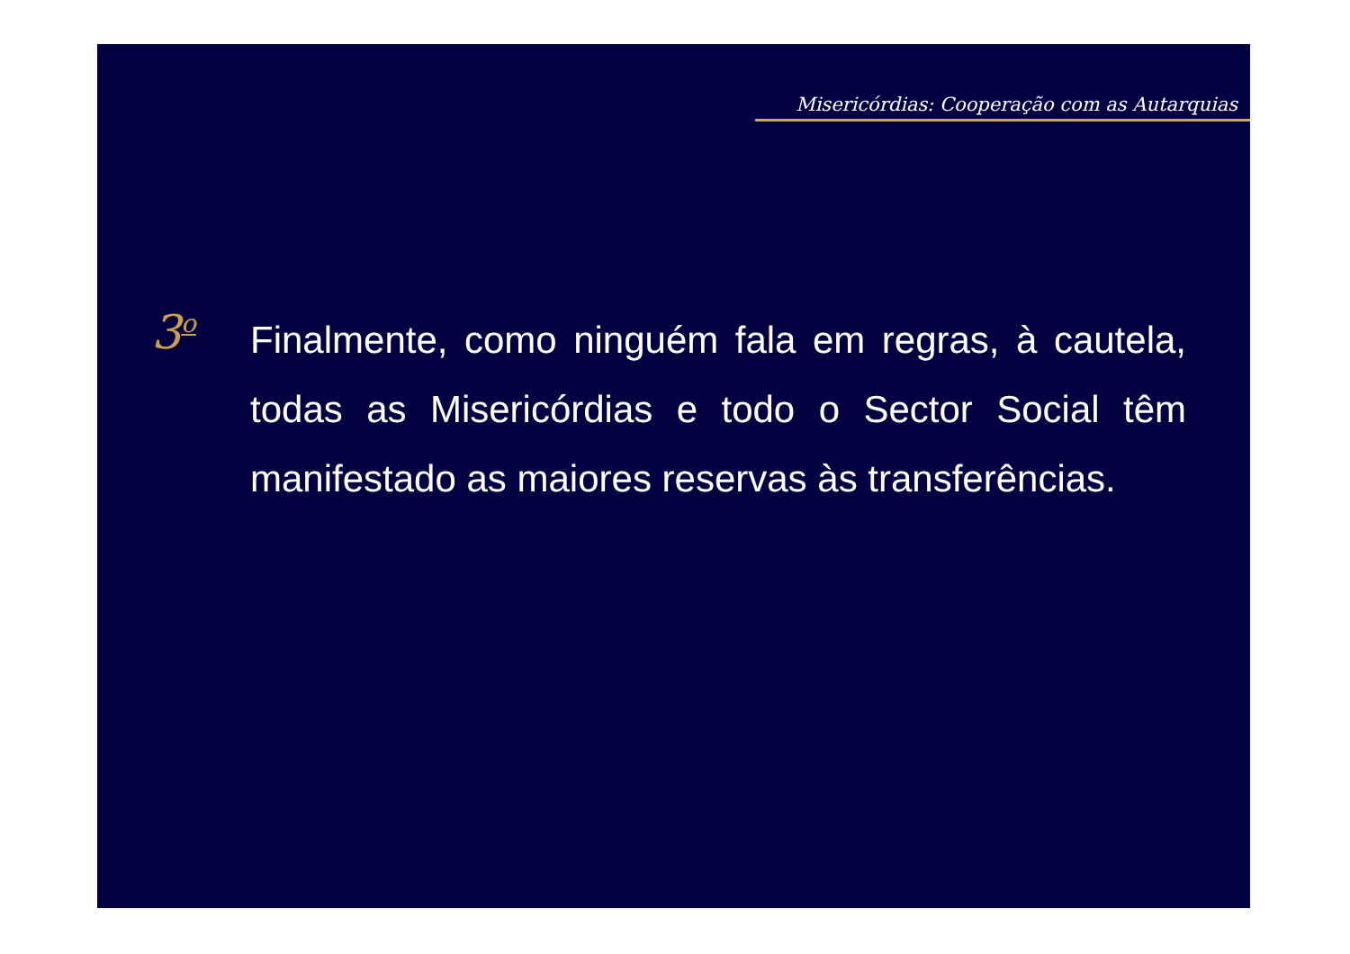Misericórdias: Cooperação com as Autarquias
3<sup>o</sup>
Finalmente, como ninguém fala em regras, à cautela, todas as Misericórdias e todo o Sector Social têm manifestado as maiores reservas às transferências.